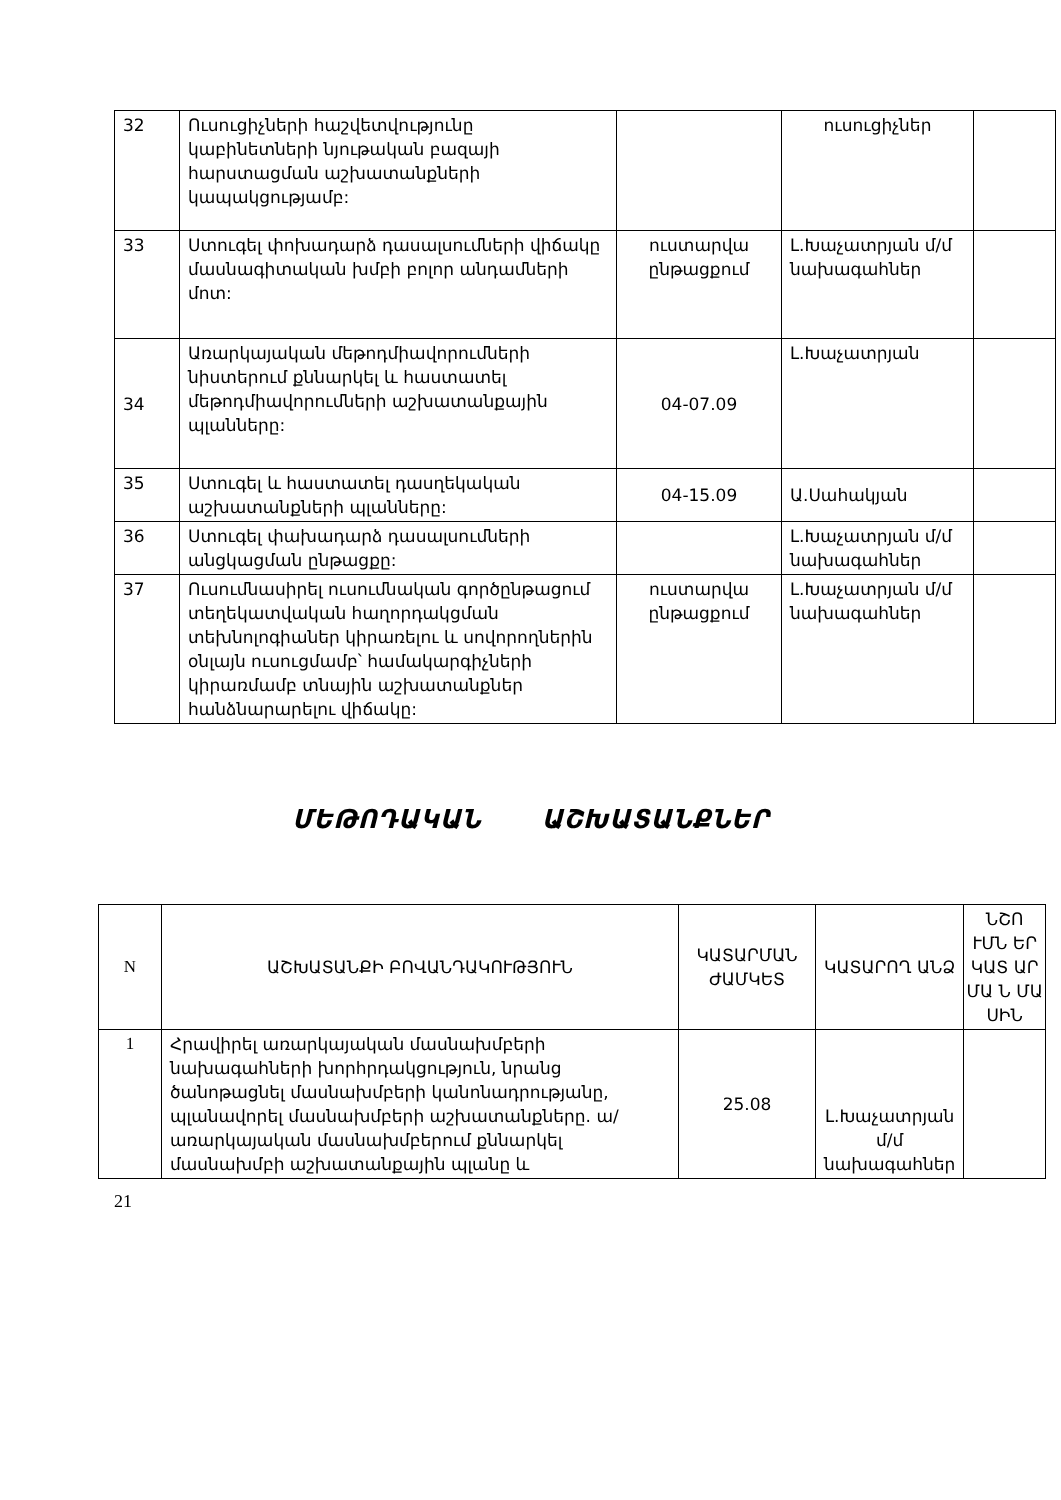| 32 | Ուսուցիչների հաշվետվությունը կաբինետների նյութական բազայի հարստացման աշխատանքների կապակցությամբ: | | ուսուցիչներ | |
| 33 | Ստուգել փոխադարձ դասալսումների վիճակը մասնագիտական խմբի բոլոր անդամների մոտ: | ուստարվա ընթացքում | Լ.Խաչատրյան մ/մ նախագահներ | |
| 34 | Առարկայական մեթոդմիավորումների նիստերում քննարկել և հաստատել մեթոդմիավորումների աշխատանքային պլանները: | 04-07.09 | Լ.Խաչատրյան | |
| 35 | Ստուգել և հաստատել դասղեկական աշխատանքների պլանները: | 04-15.09 | Ա.Սահակյան | |
| 36 | Ստուգել փախադարձ դասալսումների անցկացման ընթացքը: | | Լ.Խաչատրյան մ/մ նախագահներ | |
| 37 | Ուսումնասիրել ուսումնական գործընթացում տեղեկատվական հաղորդակցման տեխնոլոգիաներ կիրառելու և սովորողներին օնլայն ուսուցմամբ՝ համակարգիչների կիրառմամբ տնային աշխատանքներ հանձնարարելու վիճակը: | ուստարվա ընթացքում | Լ.Խաչատրյան մ/մ նախագահներ | |
ՄԵԹՈԴԱԿԱՆ ԱՇԽԱՏԱՆՔՆԵՐ
| N | ԱՇԽԱՏԱՆՔԻ ԲՈՎԱՆԴԱԿՈՒԹՅՈՒՆ | ԿԱՏԱՐՄԱՆ ԺԱՄԿԵՏ | ԿԱՏԱՐՈՂ ԱՆՁ | ՆՇՈ ՒՄՆ ԵՐ ԿԱՏ ԱՐ ՄԱ Ն ՄԱ ՍԻՆ |
| --- | --- | --- | --- | --- |
| 1 | Հրավիրել առարկայական մասնախմբերի նախագահների խորհրդակցություն, նրանց ծանոթացնել մասնախմբերի կանոնադրությանը, պլանավորել մասնախմբերի աշխատանքները. ա/ առարկայական մասնախմբերում քննարկել մասնախմբի աշխատանքային պլանը և | 25.08 | Լ.Խաչատրյան մ/մ նախագահներ | |
21